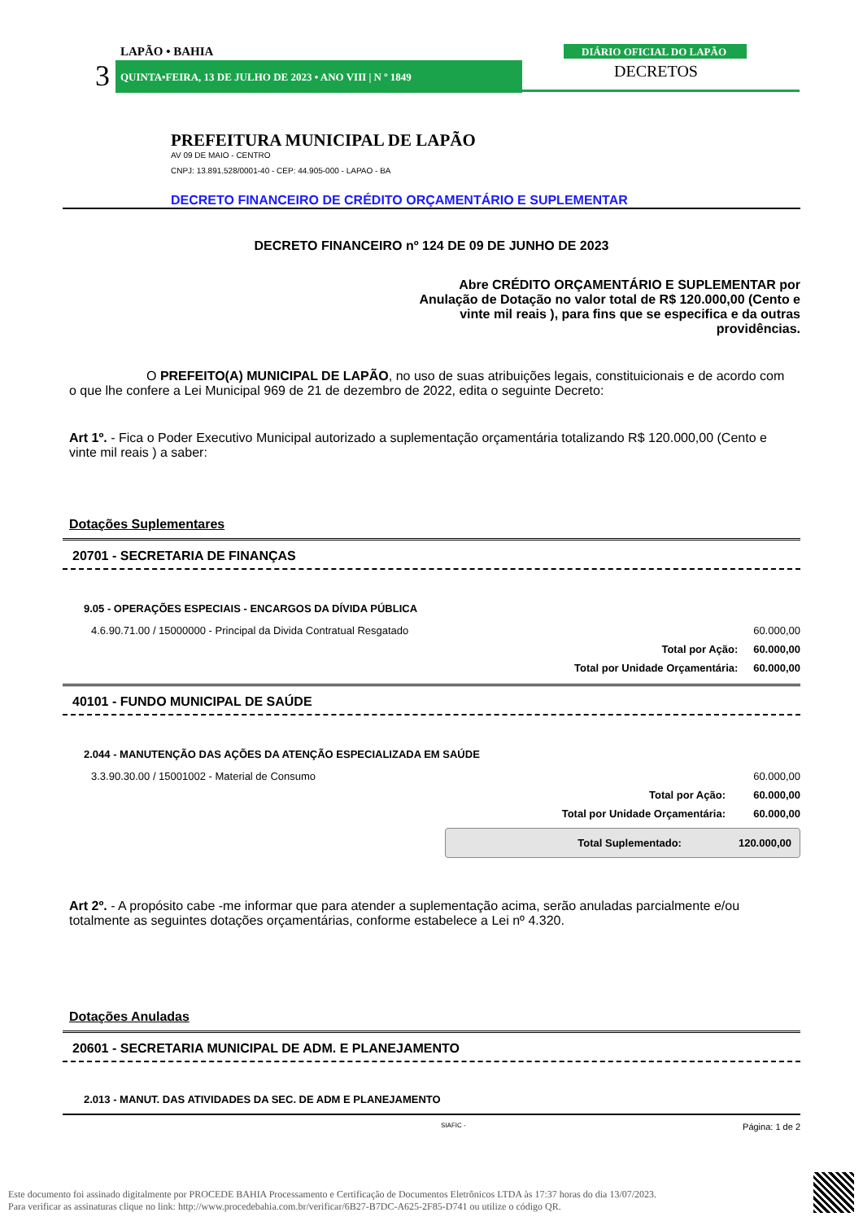LAPÃO • BAHIA
3
QUINTA•FEIRA, 13 DE JULHO DE 2023 • ANO VIII | N º 1849
DIÁRIO OFICIAL DO LAPÃO
DECRETOS
PREFEITURA MUNICIPAL DE LAPÃO
AV 09 DE MAIO - CENTRO
CNPJ: 13.891.528/0001-40 - CEP: 44.905-000 - LAPAO - BA
DECRETO FINANCEIRO DE CRÉDITO ORÇAMENTÁRIO E SUPLEMENTAR
DECRETO FINANCEIRO nº 124 DE 09 DE JUNHO DE 2023
Abre CRÉDITO ORÇAMENTÁRIO E SUPLEMENTAR por Anulação de Dotação no valor total de R$ 120.000,00 (Cento e vinte mil reais ), para fins que se especifica e da outras providências.
O PREFEITO(A) MUNICIPAL DE LAPÃO, no uso de suas atribuições legais, constituicionais e de acordo com o que lhe confere a Lei Municipal 969 de 21 de dezembro de 2022, edita o seguinte Decreto:
Art 1º. - Fica o Poder Executivo Municipal autorizado a suplementação orçamentária totalizando R$ 120.000,00 (Cento e vinte mil reais ) a saber:
Dotações Suplementares
20701 - SECRETARIA DE FINANÇAS
9.05 - OPERAÇÕES ESPECIAIS - ENCARGOS DA DÍVIDA PÚBLICA
| 4.6.90.71.00 / 15000000 - Principal da Divida Contratual Resgatado | | 60.000,00 |
| | Total por Ação: | 60.000,00 |
| | Total por Unidade Orçamentária: | 60.000,00 |
40101 - FUNDO MUNICIPAL DE SAÚDE
2.044 - MANUTENÇÃO DAS AÇÕES DA ATENÇÃO ESPECIALIZADA EM SAÚDE
| 3.3.90.30.00 / 15001002 - Material de Consumo | | 60.000,00 |
| | Total por Ação: | 60.000,00 |
| | Total por Unidade Orçamentária: | 60.000,00 |
Total Suplementado: 120.000,00
Art 2º. - A propósito cabe -me informar que para atender a suplementação acima, serão anuladas parcialmente e/ou totalmente as seguintes dotações orçamentárias, conforme estabelece a Lei nº 4.320.
Dotações Anuladas
20601 - SECRETARIA MUNICIPAL DE ADM. E PLANEJAMENTO
2.013 - MANUT. DAS ATIVIDADES DA SEC. DE ADM E PLANEJAMENTO
SIAFIC - Página: 1 de 2
Este documento foi assinado digitalmente por PROCEDE BAHIA Processamento e Certificação de Documentos Eletrônicos LTDA às 17:37 horas do dia 13/07/2023.
Para verificar as assinaturas clique no link: http://www.procedebahia.com.br/verificar/6B27-B7DC-A625-2F85-D741 ou utilize o código QR.